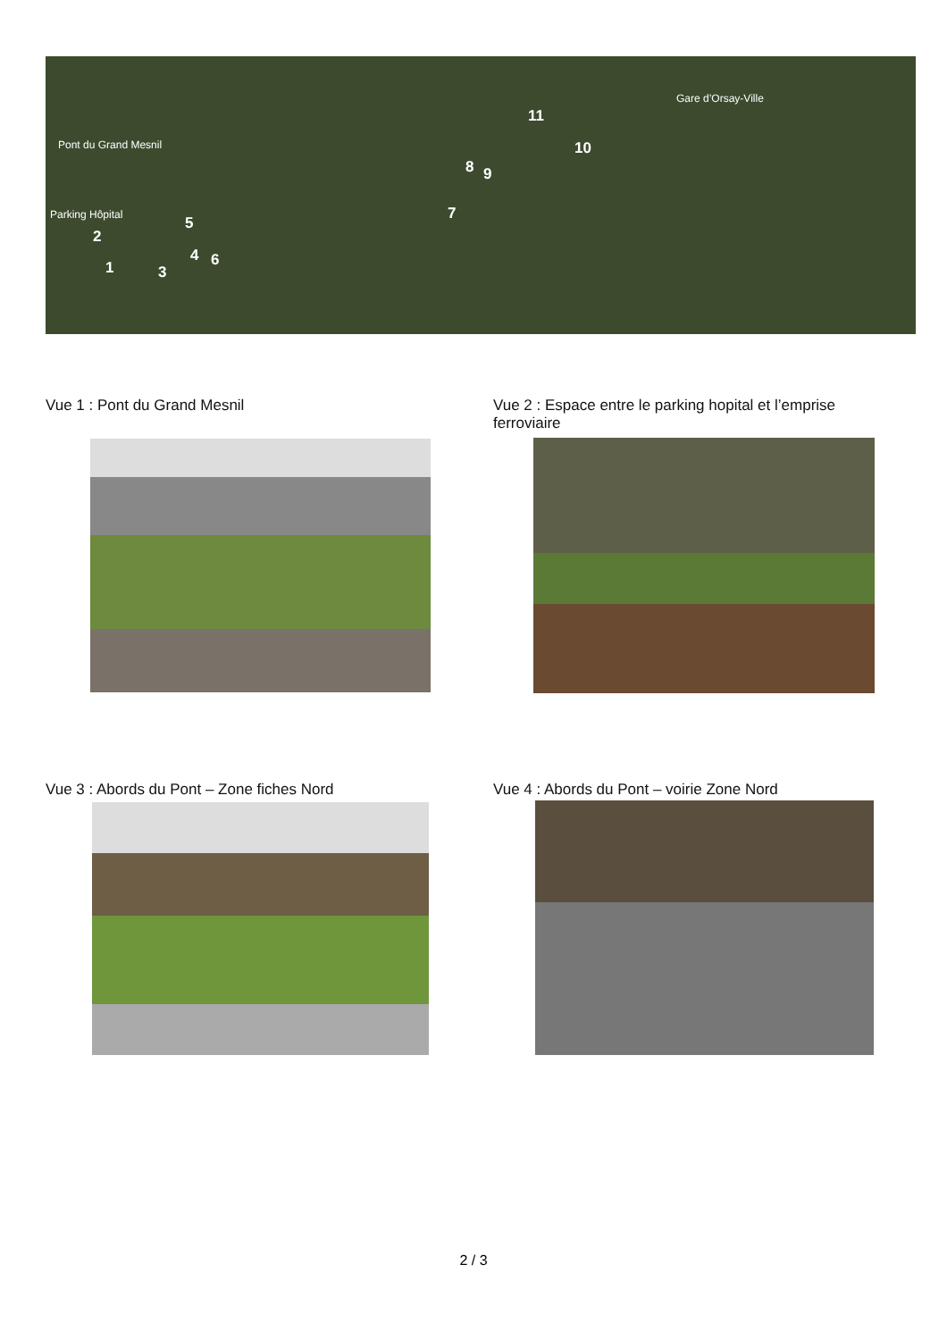Pont du Grand Mesnil
Parking Hôpital
Gare d’Orsay-Ville
1
2
3
4
5
6
7
8 9
10
11
Vue 1 : Pont du Grand Mesnil
Vue 2 : Espace entre le parking hopital et l’emprise ferroviaire
Vue 3 : Abords du Pont – Zone fiches Nord
Vue 4 : Abords du Pont – voirie Zone Nord
2 / 3